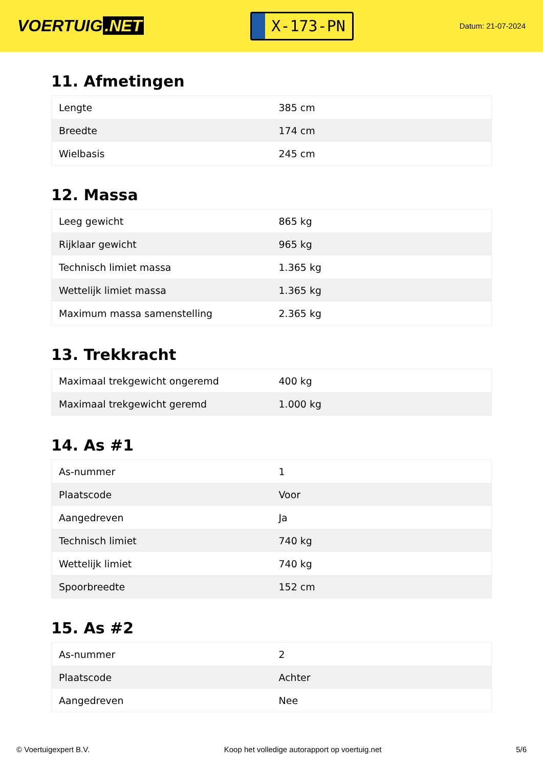VOERTUIG.NET
X-173-PN
Datum: 21-07-2024
11. Afmetingen
| Lengte | 385 cm |
| Breedte | 174 cm |
| Wielbasis | 245 cm |
12. Massa
| Leeg gewicht | 865 kg |
| Rijklaar gewicht | 965 kg |
| Technisch limiet massa | 1.365 kg |
| Wettelijk limiet massa | 1.365 kg |
| Maximum massa samenstelling | 2.365 kg |
13. Trekkracht
| Maximaal trekgewicht ongeremd | 400 kg |
| Maximaal trekgewicht geremd | 1.000 kg |
14. As #1
| As-nummer | 1 |
| Plaatscode | Voor |
| Aangedreven | Ja |
| Technisch limiet | 740 kg |
| Wettelijk limiet | 740 kg |
| Spoorbreedte | 152 cm |
15. As #2
| As-nummer | 2 |
| Plaatscode | Achter |
| Aangedreven | Nee |
© Voertuigexpert B.V. Koop het volledige autorapport op voertuig.net 5/6